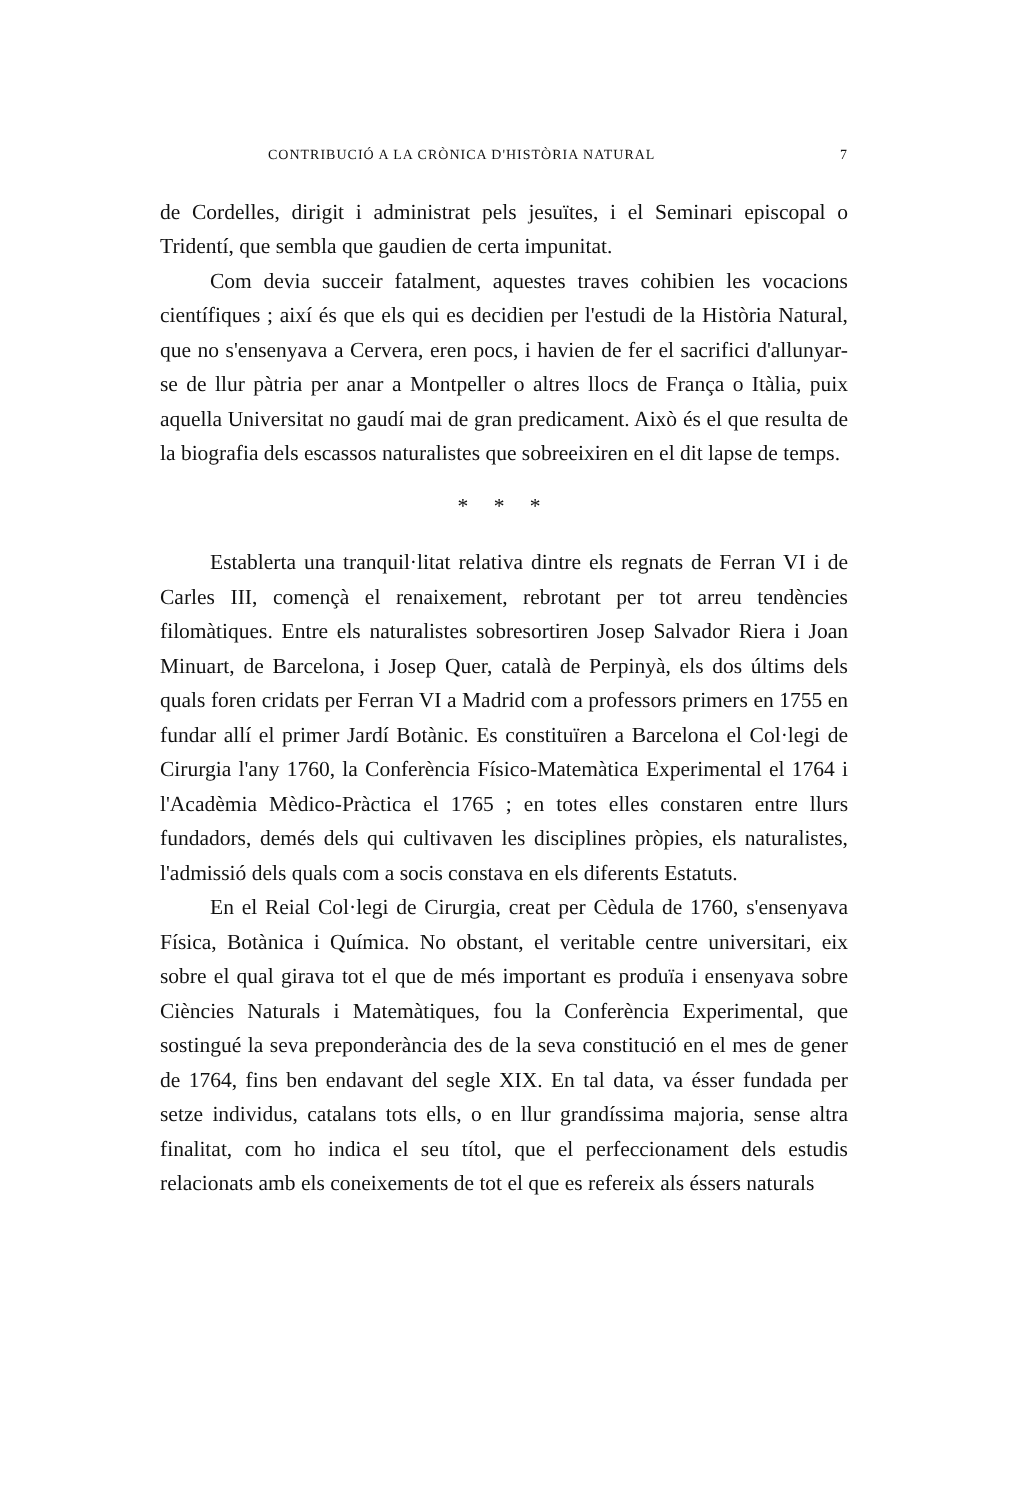CONTRIBUCIÓ A LA CRÒNICA D'HISTÒRIA NATURAL 7
de Cordelles, dirigit i administrat pels jesuïtes, i el Seminari episcopal o Tridentí, que sembla que gaudien de certa impunitat.
Com devia succeir fatalment, aquestes traves cohibien les vocacions científiques ; així és que els qui es decidien per l'estudi de la Història Natural, que no s'ensenyava a Cervera, eren pocs, i havien de fer el sacrifici d'allunyar-se de llur pàtria per anar a Montpeller o altres llocs de França o Itàlia, puix aquella Universitat no gaudí mai de gran predicament. Això és el que resulta de la biografia dels escassos naturalistes que sobreeixiren en el dit lapse de temps.
* * *
Establerta una tranquil·litat relativa dintre els regnats de Ferran VI i de Carles III, començà el renaixement, rebrotant per tot arreu tendències filomàtiques. Entre els naturalistes sobresortiren Josep Salvador Riera i Joan Minuart, de Barcelona, i Josep Quer, català de Perpinyà, els dos últims dels quals foren cridats per Ferran VI a Madrid com a professors primers en 1755 en fundar allí el primer Jardí Botànic. Es constituïren a Barcelona el Col·legi de Cirurgia l'any 1760, la Conferència Físico-Matemàtica Experimental el 1764 i l'Acadèmia Mèdico-Pràctica el 1765 ; en totes elles constaren entre llurs fundadors, demés dels qui cultivaven les disciplines pròpies, els naturalistes, l'admissió dels quals com a socis constava en els diferents Estatuts.
En el Reial Col·legi de Cirurgia, creat per Cèdula de 1760, s'ensenyava Física, Botànica i Química. No obstant, el veritable centre universitari, eix sobre el qual girava tot el que de més important es produïa i ensenyava sobre Ciències Naturals i Matemàtiques, fou la Conferència Experimental, que sostingué la seva preponderància des de la seva constitució en el mes de gener de 1764, fins ben endavant del segle XIX. En tal data, va ésser fundada per setze individus, catalans tots ells, o en llur grandíssima majoria, sense altra finalitat, com ho indica el seu títol, que el perfeccionament dels estudis relacionats amb els coneixements de tot el que es refereix als éssers naturals